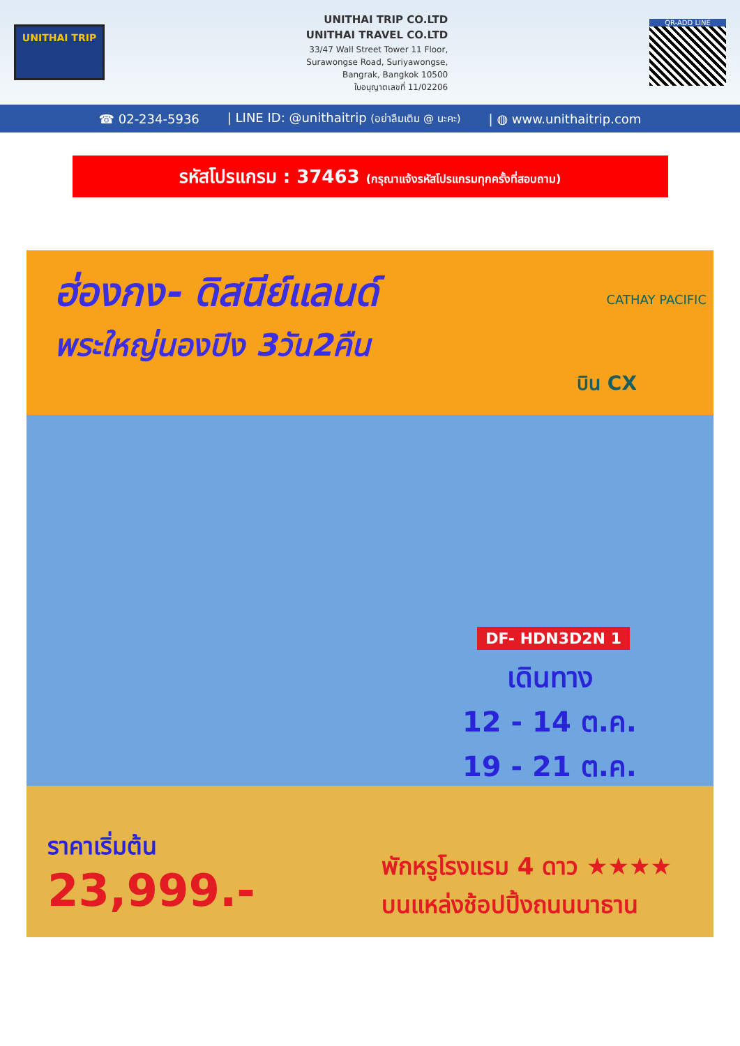UNITHAI TRIP
UNITHAI TRIP CO.LTD
UNITHAI TRAVEL CO.LTD
33/47 Wall Street Tower 11 Floor,
Surawongse Road, Suriyawongse,
Bangrak, Bangkok 10500
ใบอนุญาตเลขที่ 11/02206
QR-ADD LINE
☎ 02-234-5936 | LINE ID: @unithaitrip (อย่าลืมเติม @ นะคะ) | ◍ www.unithaitrip.com
รหัสโปรแกรม : 37463 (กรุณาแจ้งรหัสโปรแกรมทุกครั้งที่สอบถาม)
ฮ่องกง- ดิสนีย์แลนด์
พระใหญ่นองปิง 3วัน2คืน
CATHAY PACIFIC
บิน CX
DF- HDN3D2N 1
เดินทาง
12 - 14 ต.ค.
19 - 21 ต.ค.
ราคาเริ่มต้น
23,999.-
พักหรูโรงแรม 4 ดาว ★★★★
บนแหล่งช้อปปิ้งถนนนาธาน